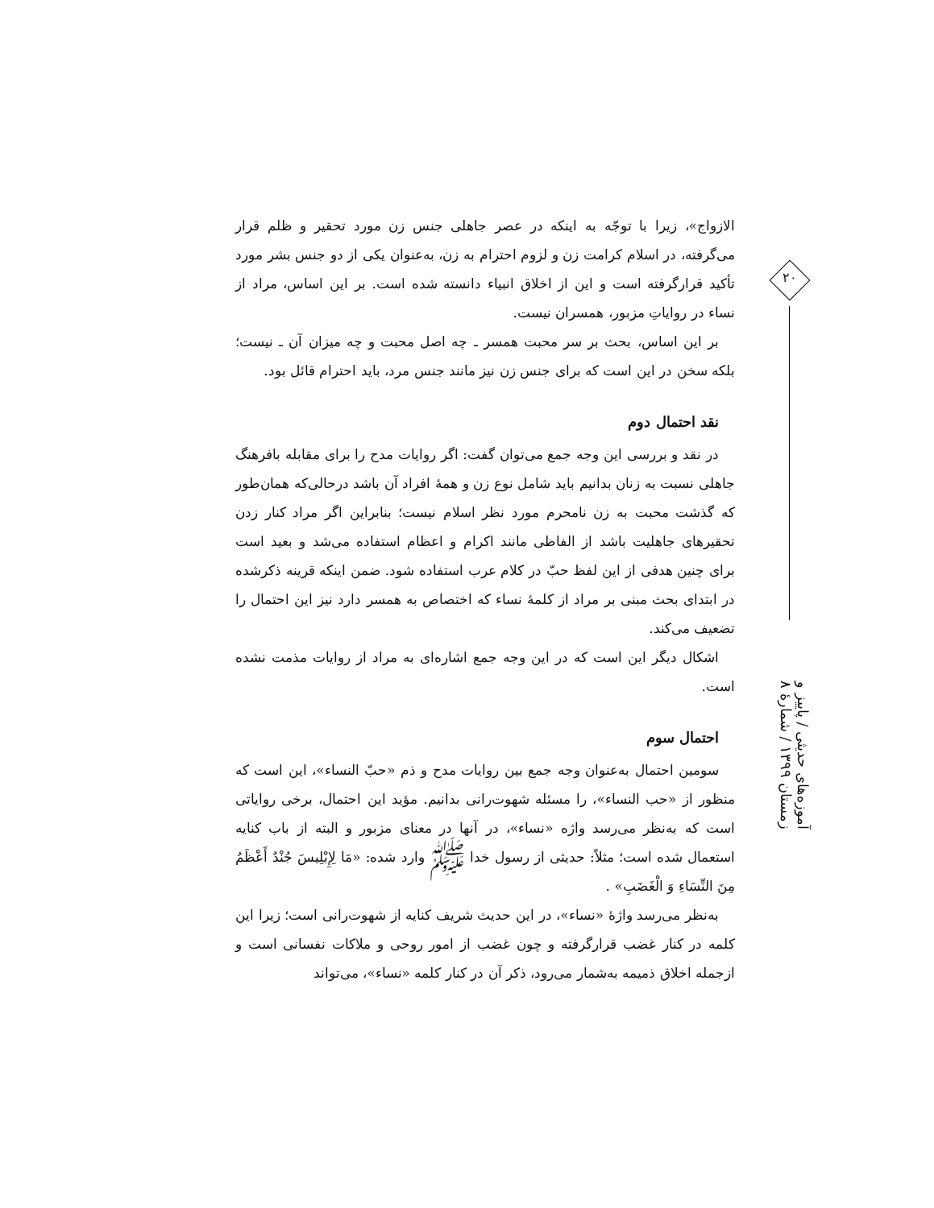۲۰
آموزه‌های حدیثی / پاییز و زمستان ۱۳۹۹ / شمارهٔ ۸
الازواج»، زیرا با توجّه به اینکه در عصر جاهلی جنس زن مورد تحقیر و ظلم قرار می‌گرفته، در اسلام کرامت زن و لزوم احترام به زن، به‌عنوان یکی از دو جنس بشر مورد تأکید قرارگرفته است و این از اخلاق انبیاء دانسته شده است. بر این اساس، مراد از نساء در روایاتِ مزبور، همسران نیست.
بر این اساس، بحث بر سر محبت همسر ـ چه اصل محبت و چه میزان آن ـ نیست؛ بلکه سخن در این است که برای جنس زن نیز مانند جنس مرد، باید احترام قائل بود.
نقد احتمال دوم
در نقد و بررسی این وجه جمع می‌توان گفت: اگر روایات مدح را برای مقابله بافرهنگ جاهلی نسبت به زنان بدانیم باید شامل نوع زن و همهٔ افراد آن باشد درحالی‌که همان‌طور که گذشت محبت به زن نامحرم مورد نظر اسلام نیست؛ بنابراین اگر مراد کنار زدن تحقیرهای جاهلیت باشد از الفاظی مانند اکرام و اعظام استفاده می‌شد و بعید است برای چنین هدفی از این لفظ حبّ در کلام عرب استفاده شود. ضمن اینکه قرینه ذکرشده در ابتدای بحث مبنی بر مراد از کلمهٔ نساء که اختصاص به همسر دارد نیز این احتمال را تضعیف می‌کند.
اشکال دیگر این است که در این وجه جمع اشاره‌ای به مراد از روایات مذمت نشده است.
احتمال سوم
سومین احتمال به‌عنوان وجه جمع بین روایات مدح و ذم «حبّ النساء»، این است که منظور از «حب النساء»، را مسئله شهوت‌رانی بدانیم. مؤید این احتمال، برخی روایاتی است که به‌نظر می‌رسد واژه «نساء»، در آنها در معنای مزبور و البته از باب کنایه استعمال شده است؛ مثلاً: حدیثی از رسول خدا ﷺ وارد شده: «مَا لِإِبْلِیسَ جُنْدٌ أَعْظَمُ مِنَ النِّسَاءِ وَ الْغَضَبِ» .
به‌نظر می‌رسد واژهٔ «نساء»، در این حدیث شریف کنایه از شهوت‌رانی است؛ زیرا این کلمه در کنار غضب قرارگرفته و چون غضب از امور روحی و ملاکات نفسانی است و ازجمله اخلاق ذمیمه به‌شمار می‌رود، ذکر آن در کنار کلمه «نساء»، می‌تواند